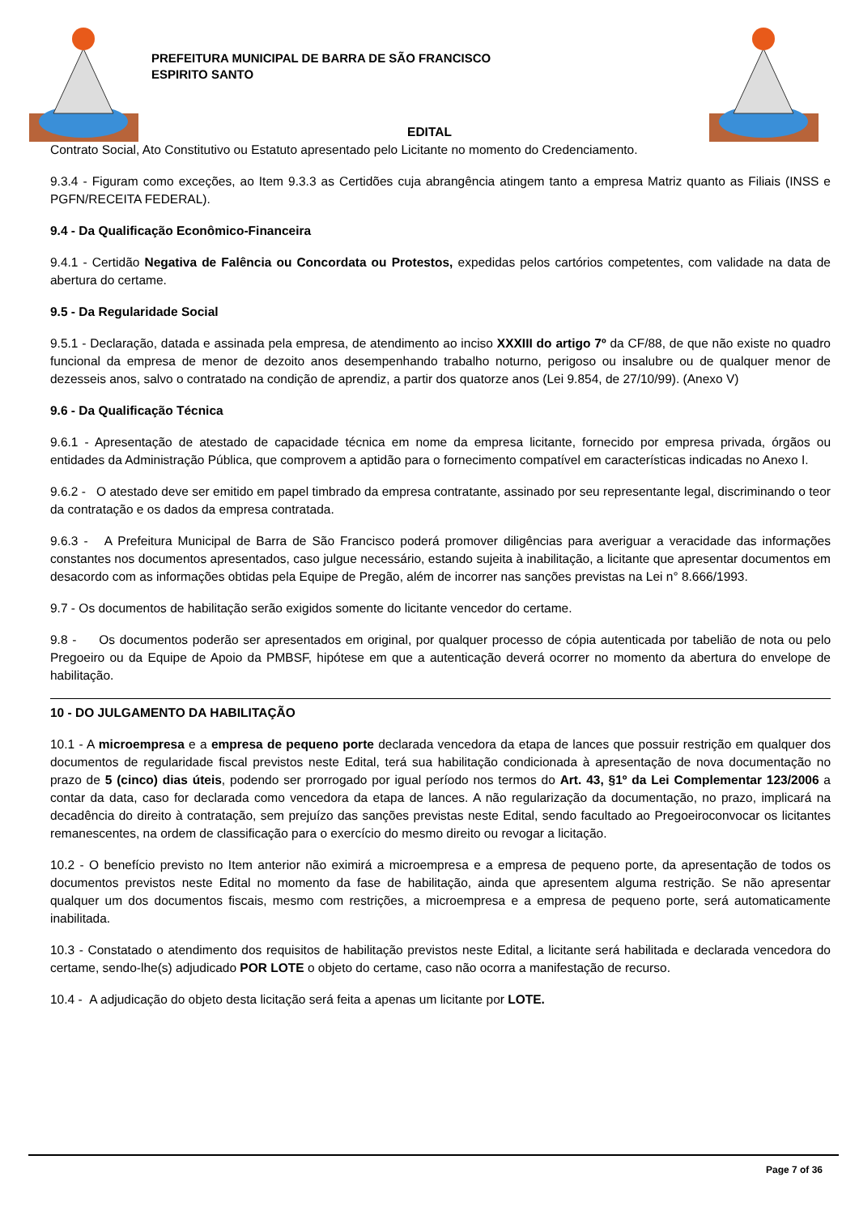PREFEITURA MUNICIPAL DE BARRA DE SÃO FRANCISCO
ESPIRITO SANTO
EDITAL
Contrato Social, Ato Constitutivo ou Estatuto apresentado pelo Licitante no momento do Credenciamento.
9.3.4 - Figuram como exceções, ao Item 9.3.3 as Certidões cuja abrangência atingem tanto a empresa Matriz quanto as Filiais (INSS e PGFN/RECEITA FEDERAL).
9.4 - Da Qualificação Econômico-Financeira
9.4.1 - Certidão Negativa de Falência ou Concordata ou Protestos, expedidas pelos cartórios competentes, com validade na data de abertura do certame.
9.5 - Da Regularidade Social
9.5.1 - Declaração, datada e assinada pela empresa, de atendimento ao inciso XXXIII do artigo 7º da CF/88, de que não existe no quadro funcional da empresa de menor de dezoito anos desempenhando trabalho noturno, perigoso ou insalubre ou de qualquer menor de dezesseis anos, salvo o contratado na condição de aprendiz, a partir dos quatorze anos (Lei 9.854, de 27/10/99). (Anexo V)
9.6 - Da Qualificação Técnica
9.6.1 - Apresentação de atestado de capacidade técnica em nome da empresa licitante, fornecido por empresa privada, órgãos ou entidades da Administração Pública, que comprovem a aptidão para o fornecimento compatível em características indicadas no Anexo I.
9.6.2 - O atestado deve ser emitido em papel timbrado da empresa contratante, assinado por seu representante legal, discriminando o teor da contratação e os dados da empresa contratada.
9.6.3 - A Prefeitura Municipal de Barra de São Francisco poderá promover diligências para averiguar a veracidade das informações constantes nos documentos apresentados, caso julgue necessário, estando sujeita à inabilitação, a licitante que apresentar documentos em desacordo com as informações obtidas pela Equipe de Pregão, além de incorrer nas sanções previstas na Lei n° 8.666/1993.
9.7 - Os documentos de habilitação serão exigidos somente do licitante vencedor do certame.
9.8 - Os documentos poderão ser apresentados em original, por qualquer processo de cópia autenticada por tabelião de nota ou pelo Pregoeiro ou da Equipe de Apoio da PMBSF, hipótese em que a autenticação deverá ocorrer no momento da abertura do envelope de habilitação.
10 - DO JULGAMENTO DA HABILITAÇÃO
10.1 - A microempresa e a empresa de pequeno porte declarada vencedora da etapa de lances que possuir restrição em qualquer dos documentos de regularidade fiscal previstos neste Edital, terá sua habilitação condicionada à apresentação de nova documentação no prazo de 5 (cinco) dias úteis, podendo ser prorrogado por igual período nos termos do Art. 43, §1º da Lei Complementar 123/2006 a contar da data, caso for declarada como vencedora da etapa de lances. A não regularização da documentação, no prazo, implicará na decadência do direito à contratação, sem prejuízo das sanções previstas neste Edital, sendo facultado ao Pregoeiroconvocar os licitantes remanescentes, na ordem de classificação para o exercício do mesmo direito ou revogar a licitação.
10.2 - O benefício previsto no Item anterior não eximirá a microempresa e a empresa de pequeno porte, da apresentação de todos os documentos previstos neste Edital no momento da fase de habilitação, ainda que apresentem alguma restrição. Se não apresentar qualquer um dos documentos fiscais, mesmo com restrições, a microempresa e a empresa de pequeno porte, será automaticamente inabilitada.
10.3 - Constatado o atendimento dos requisitos de habilitação previstos neste Edital, a licitante será habilitada e declarada vencedora do certame, sendo-lhe(s) adjudicado POR LOTE o objeto do certame, caso não ocorra a manifestação de recurso.
10.4 - A adjudicação do objeto desta licitação será feita a apenas um licitante por LOTE.
Page 7 of 36